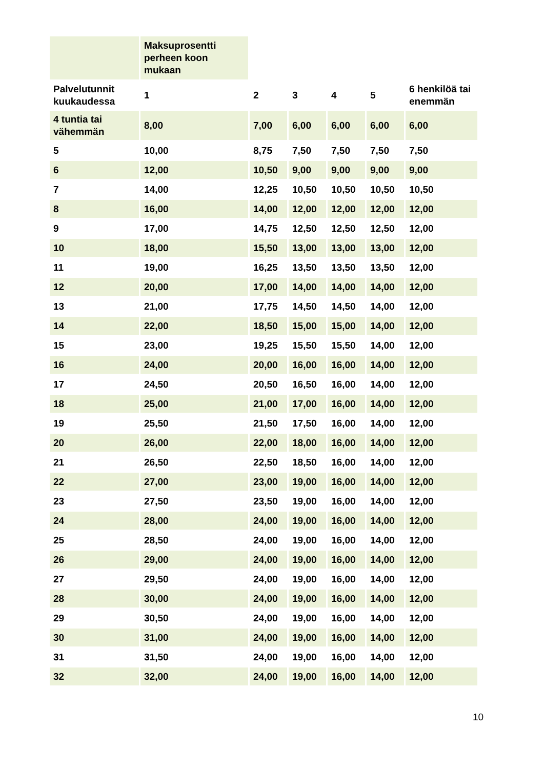| | Maksuprosentti perheen koon mukaan | | | | | |
| --- | --- | --- | --- | --- | --- | --- |
| Palvelutunnit kuukaudessa | 1 | 2 | 3 | 4 | 5 | 6 henkilöä tai enemmän |
| 4 tuntia tai vähemmän | 8,00 | 7,00 | 6,00 | 6,00 | 6,00 | 6,00 |
| 5 | 10,00 | 8,75 | 7,50 | 7,50 | 7,50 | 7,50 |
| 6 | 12,00 | 10,50 | 9,00 | 9,00 | 9,00 | 9,00 |
| 7 | 14,00 | 12,25 | 10,50 | 10,50 | 10,50 | 10,50 |
| 8 | 16,00 | 14,00 | 12,00 | 12,00 | 12,00 | 12,00 |
| 9 | 17,00 | 14,75 | 12,50 | 12,50 | 12,50 | 12,00 |
| 10 | 18,00 | 15,50 | 13,00 | 13,00 | 13,00 | 12,00 |
| 11 | 19,00 | 16,25 | 13,50 | 13,50 | 13,50 | 12,00 |
| 12 | 20,00 | 17,00 | 14,00 | 14,00 | 14,00 | 12,00 |
| 13 | 21,00 | 17,75 | 14,50 | 14,50 | 14,00 | 12,00 |
| 14 | 22,00 | 18,50 | 15,00 | 15,00 | 14,00 | 12,00 |
| 15 | 23,00 | 19,25 | 15,50 | 15,50 | 14,00 | 12,00 |
| 16 | 24,00 | 20,00 | 16,00 | 16,00 | 14,00 | 12,00 |
| 17 | 24,50 | 20,50 | 16,50 | 16,00 | 14,00 | 12,00 |
| 18 | 25,00 | 21,00 | 17,00 | 16,00 | 14,00 | 12,00 |
| 19 | 25,50 | 21,50 | 17,50 | 16,00 | 14,00 | 12,00 |
| 20 | 26,00 | 22,00 | 18,00 | 16,00 | 14,00 | 12,00 |
| 21 | 26,50 | 22,50 | 18,50 | 16,00 | 14,00 | 12,00 |
| 22 | 27,00 | 23,00 | 19,00 | 16,00 | 14,00 | 12,00 |
| 23 | 27,50 | 23,50 | 19,00 | 16,00 | 14,00 | 12,00 |
| 24 | 28,00 | 24,00 | 19,00 | 16,00 | 14,00 | 12,00 |
| 25 | 28,50 | 24,00 | 19,00 | 16,00 | 14,00 | 12,00 |
| 26 | 29,00 | 24,00 | 19,00 | 16,00 | 14,00 | 12,00 |
| 27 | 29,50 | 24,00 | 19,00 | 16,00 | 14,00 | 12,00 |
| 28 | 30,00 | 24,00 | 19,00 | 16,00 | 14,00 | 12,00 |
| 29 | 30,50 | 24,00 | 19,00 | 16,00 | 14,00 | 12,00 |
| 30 | 31,00 | 24,00 | 19,00 | 16,00 | 14,00 | 12,00 |
| 31 | 31,50 | 24,00 | 19,00 | 16,00 | 14,00 | 12,00 |
| 32 | 32,00 | 24,00 | 19,00 | 16,00 | 14,00 | 12,00 |
10